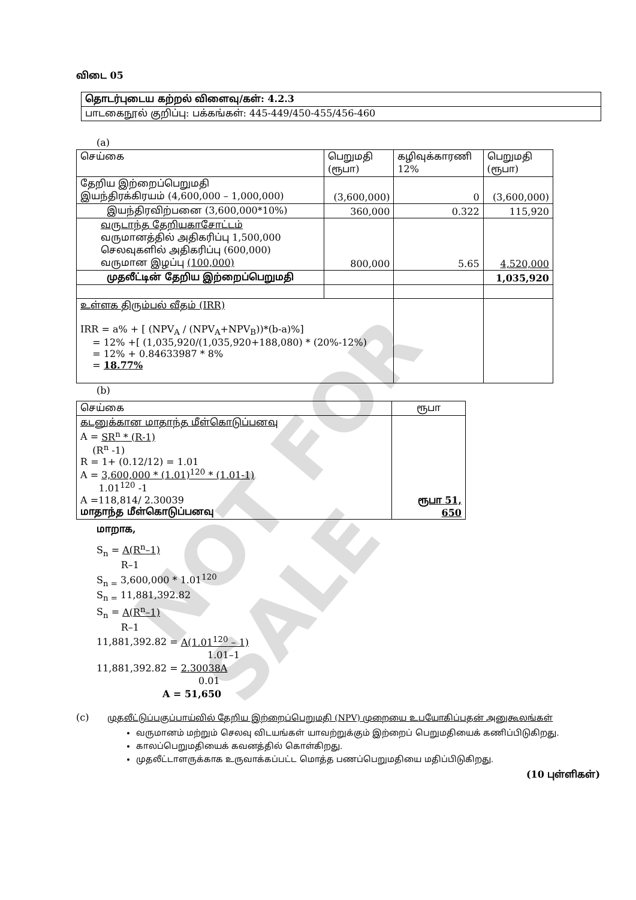NOT FOR SALE
விடை 05
| தொடர்புடைய கற்றல் விளைவு/கள்: 4.2.3 |
| பாடகைநூல் குறிப்பு: பக்கங்கள்: 445-449/450-455/456-460 |
(a)
| செய்கை | பெறுமதி (ரூபா) | கழிவுக்காரணி 12% | பெறுமதி (ரூபா) |
| --- | --- | --- | --- |
| தேறிய இற்றைப்பெறுமதி இயந்திரக்கிரயம் (4,600,000 – 1,000,000) | (3,600,000) | 0 | (3,600,000) |
| இயந்திரவிற்பனை (3,600,000*10%) | 360,000 | 0.322 | 115,920 |
| வருடாந்த தேறியகாசோட்டம் வருமானத்தில் அதிகரிப்பு 1,500,000 செலவுகளில் அதிகரிப்பு (600,000) வருமான இழப்பு (100,000) | 800,000 | 5.65 | 4,520,000 |
| முதலீட்டின் தேறிய இற்றைப்பெறுமதி | | | 1,035,920 |
| உள்ளக திரும்பல் வீதம் (IRR) IRR = a% + [ (NPV<sub>A</sub> / (NPV<sub>A</sub>+NPV<sub>B</sub>))*(b-a)%] = 12% +[ (1,035,920/(1,035,920+188,080) * (20%-12%) = 12% + 0.84633987 * 8% = 18.77% | | | |
(b)
| செய்கை | ரூபா |
| --- | --- |
| கடனுக்கான மாதாந்த மீள்கொடுப்பனவு A = SR<sup>n</sup> * (R-1) (R<sup>n</sup> -1) R = 1+ (0.12/12) = 1.01 A = 3,600,000 * (1.01)<sup>120</sup> * (1.01-1) 1.01<sup>120</sup> -1 A =118,814/ 2.30039 மாதாந்த மீள்கொடுப்பனவு | ரூபா 51, 650 |
மாறாக,
S<sub>n</sub> = A(R<sup>n</sup>–1)
R–1
S<sub>n =</sub> 3,600,000 * 1.01<sup>120</sup>
S<sub>n =</sub> 11,881,392.82
S<sub>n</sub> = A(R<sup>n</sup>–1)
R–1
11,881,392.82 = A(1.01<sup>120</sup> – 1)
1.01–1
11,881,392.82 = 2.30038A
0.01
A = 51,650
(c) முதலீட்டுப்பகுப்பாய்வில் தேறிய இற்றைப்பெறுமதி (NPV) முறையை உபயோகிப்பதன் அனுகூலங்கள்
வருமானம் மற்றும் செலவு விடயங்கள் யாவற்றுக்கும் இற்றைப் பெறுமதியைக் கணிப்பிடுகிறது.
காலப்பெறுமதியைக் கவனத்தில் கொள்கிறது.
முதலீட்டாளருக்காக உருவாக்கப்பட்ட மொத்த பணப்பெறுமதியை மதிப்பிடுகிறது.
(10 புள்ளிகள்)